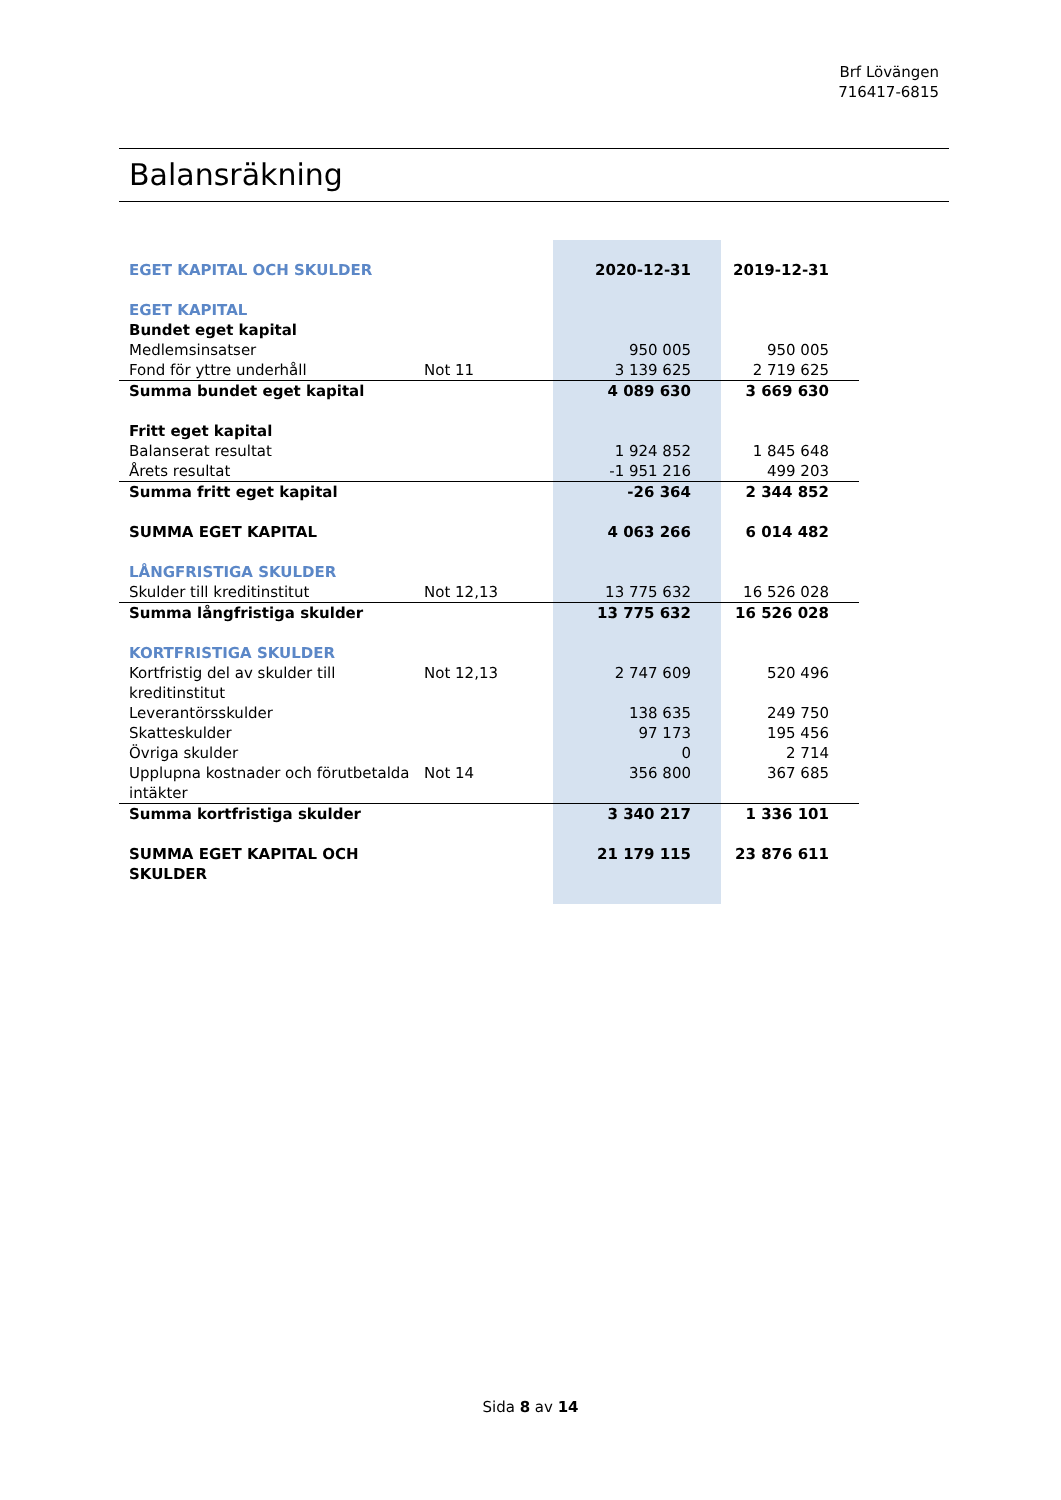Brf Lövängen
716417-6815
Balansräkning
| EGET KAPITAL OCH SKULDER | | 2020-12-31 | 2019-12-31 |
| EGET KAPITAL | | | |
| Bundet eget kapital | | | |
| Medlemsinsatser | | 950 005 | 950 005 |
| Fond för yttre underhåll | Not 11 | 3 139 625 | 2 719 625 |
| Summa bundet eget kapital | | 4 089 630 | 3 669 630 |
| Fritt eget kapital | | | |
| Balanserat resultat | | 1 924 852 | 1 845 648 |
| Årets resultat | | -1 951 216 | 499 203 |
| Summa fritt eget kapital | | -26 364 | 2 344 852 |
| SUMMA EGET KAPITAL | | 4 063 266 | 6 014 482 |
| LÅNGFRISTIGA SKULDER | | | |
| Skulder till kreditinstitut | Not 12,13 | 13 775 632 | 16 526 028 |
| Summa långfristiga skulder | | 13 775 632 | 16 526 028 |
| KORTFRISTIGA SKULDER | | | |
| Kortfristig del av skulder till kreditinstitut | Not 12,13 | 2 747 609 | 520 496 |
| Leverantörsskulder | | 138 635 | 249 750 |
| Skatteskulder | | 97 173 | 195 456 |
| Övriga skulder | | 0 | 2 714 |
| Upplupna kostnader och förutbetalda intäkter | Not 14 | 356 800 | 367 685 |
| Summa kortfristiga skulder | | 3 340 217 | 1 336 101 |
| SUMMA EGET KAPITAL OCH SKULDER | | 21 179 115 | 23 876 611 |
Sida 8 av 14